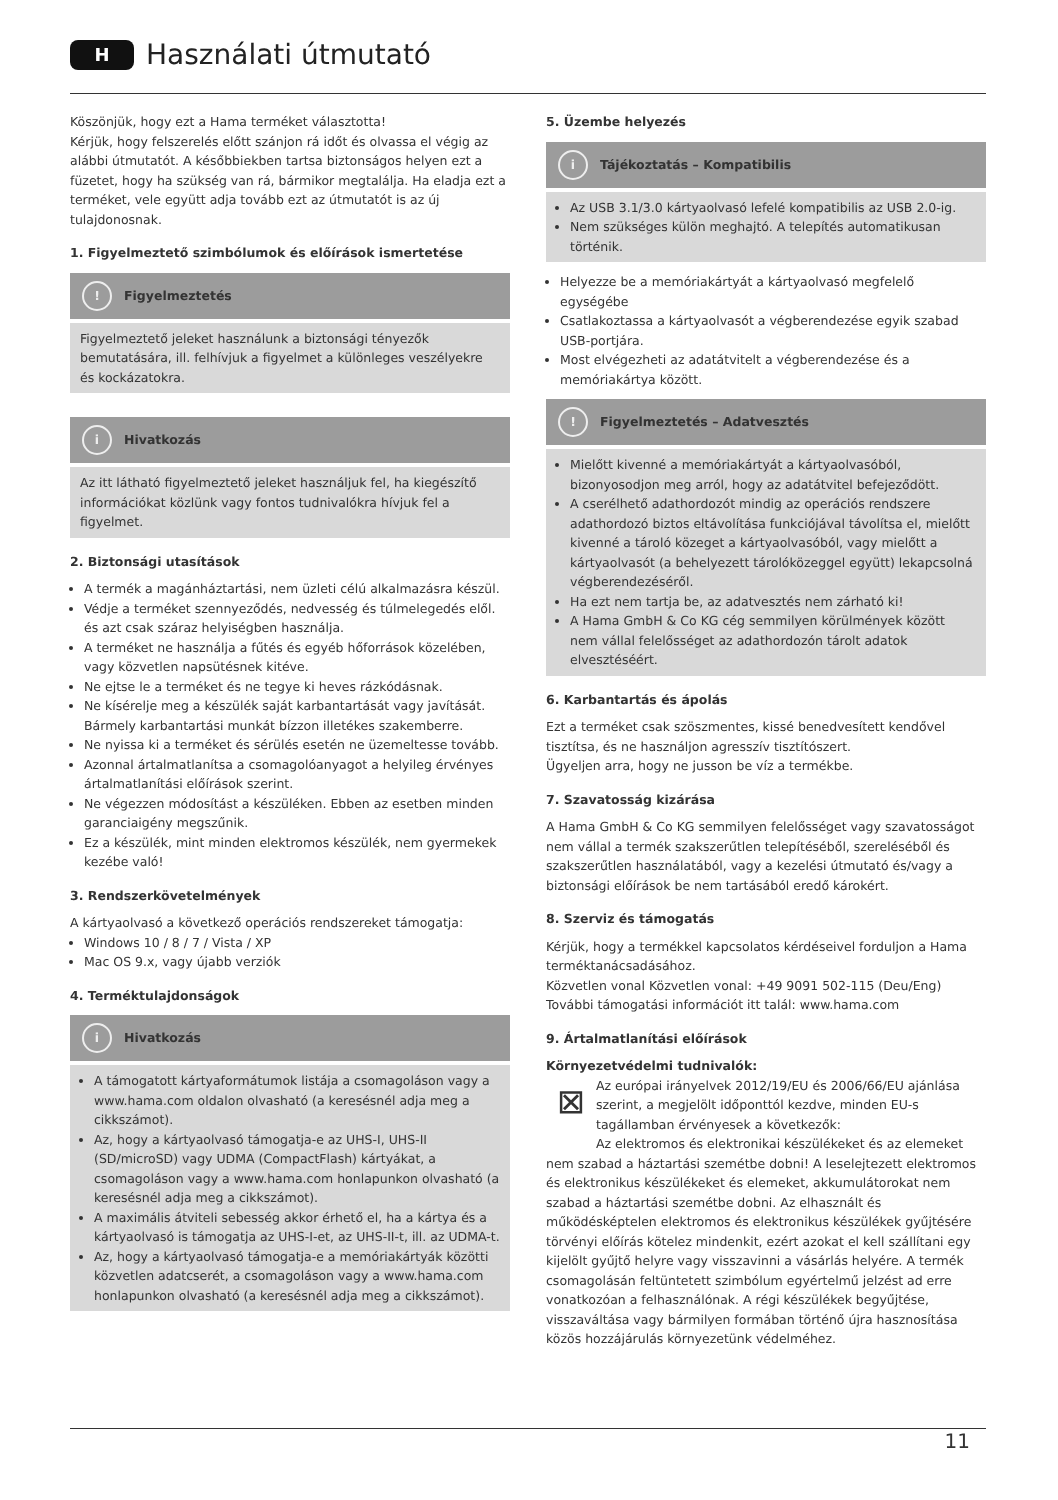H
Használati útmutató
Köszönjük, hogy ezt a Hama terméket választotta!
Kérjük, hogy felszerelés előtt szánjon rá időt és olvassa el végig az alábbi útmutatót. A későbbiekben tartsa biztonságos helyen ezt a füzetet, hogy ha szükség van rá, bármikor megtalálja. Ha eladja ezt a terméket, vele együtt adja tovább ezt az útmutatót is az új tulajdonosnak.
1. Figyelmeztető szimbólumok és előírások ismertetése
! Figyelmeztetés
Figyelmeztető jeleket használunk a biztonsági tényezők bemutatására, ill. felhívjuk a figyelmet a különleges veszélyekre és kockázatokra.
i Hivatkozás
Az itt látható figyelmeztető jeleket használjuk fel, ha kiegészítő információkat közlünk vagy fontos tudnivalókra hívjuk fel a figyelmet.
2. Biztonsági utasítások
A termék a magánháztartási, nem üzleti célú alkalmazásra készül.
Védje a terméket szennyeződés, nedvesség és túlmelegedés elől. és azt csak száraz helyiségben használja.
A terméket ne használja a fűtés és egyéb hőforrások közelében, vagy közvetlen napsütésnek kitéve.
Ne ejtse le a terméket és ne tegye ki heves rázkódásnak.
Ne kísérelje meg a készülék saját karbantartását vagy javítását. Bármely karbantartási munkát bízzon illetékes szakemberre.
Ne nyissa ki a terméket és sérülés esetén ne üzemeltesse tovább.
Azonnal ártalmatlanítsa a csomagolóanyagot a helyileg érvényes ártalmatlanítási előírások szerint.
Ne végezzen módosítást a készüléken. Ebben az esetben minden garanciaigény megszűnik.
Ez a készülék, mint minden elektromos készülék, nem gyermekek kezébe való!
3. Rendszerkövetelmények
A kártyaolvasó a következő operációs rendszereket támogatja:
Windows 10 / 8 / 7 / Vista / XP
Mac OS 9.x, vagy újabb verziók
4. Terméktulajdonságok
i Hivatkozás
A támogatott kártyaformátumok listája a csomagoláson vagy a www.hama.com oldalon olvasható (a keresésnél adja meg a cikkszámot).
Az, hogy a kártyaolvasó támogatja-e az UHS-I, UHS-II (SD/microSD) vagy UDMA (CompactFlash) kártyákat, a csomagoláson vagy a www.hama.com honlapunkon olvasható (a keresésnél adja meg a cikkszámot).
A maximális átviteli sebesség akkor érhető el, ha a kártya és a kártyaolvasó is támogatja az UHS-I-et, az UHS-II-t, ill. az UDMA-t.
Az, hogy a kártyaolvasó támogatja-e a memóriakártyák közötti közvetlen adatcserét, a csomagoláson vagy a www.hama.com honlapunkon olvasható (a keresésnél adja meg a cikkszámot).
5. Üzembe helyezés
i Tájékoztatás – Kompatibilis
Az USB 3.1/3.0 kártyaolvasó lefelé kompatibilis az USB 2.0-ig.
Nem szükséges külön meghajtó. A telepítés automatikusan történik.
Helyezze be a memóriakártyát a kártyaolvasó megfelelő egységébe
Csatlakoztassa a kártyaolvasót a végberendezése egyik szabad USB-portjára.
Most elvégezheti az adatátvitelt a végberendezése és a memóriakártya között.
! Figyelmeztetés – Adatvesztés
Mielőtt kivenné a memóriakártyát a kártyaolvasóból, bizonyosodjon meg arról, hogy az adatátvitel befejeződött.
A cserélhető adathordozót mindig az operációs rendszere adathordozó biztos eltávolítása funkciójával távolítsa el, mielőtt kivenné a tároló közeget a kártyaolvasóból, vagy mielőtt a kártyaolvasót (a behelyezett tárolóközeggel együtt) lekapcsolná végberendezéséről.
Ha ezt nem tartja be, az adatvesztés nem zárható ki!
A Hama GmbH & Co KG cég semmilyen körülmények között nem vállal felelősséget az adathordozón tárolt adatok elvesztéséért.
6. Karbantartás és ápolás
Ezt a terméket csak szöszmentes, kissé benedvesített kendővel tisztítsa, és ne használjon agresszív tisztítószert.
Ügyeljen arra, hogy ne jusson be víz a termékbe.
7. Szavatosság kizárása
A Hama GmbH & Co KG semmilyen felelősséget vagy szavatosságot nem vállal a termék szakszerűtlen telepítéséből, szereléséből és szakszerűtlen használatából, vagy a kezelési útmutató és/vagy a biztonsági előírások be nem tartásából eredő károkért.
8. Szerviz és támogatás
Kérjük, hogy a termékkel kapcsolatos kérdéseivel forduljon a Hama terméktanácsadásához.
Közvetlen vonal Közvetlen vonal: +49 9091 502-115 (Deu/Eng)
További támogatási információt itt talál: www.hama.com
9. Ártalmatlanítási előírások
Környezetvédelmi tudnivalók:
⊠ Az európai irányelvek 2012/19/EU és 2006/66/EU ajánlása szerint, a megjelölt időponttól kezdve, minden EU-s tagállamban érvényesek a következők:
Az elektromos és elektronikai készülékeket és az elemeket nem szabad a háztartási szemétbe dobni! A leselejtezett elektromos és elektronikus készülékeket és elemeket, akkumulátorokat nem szabad a háztartási szemétbe dobni. Az elhasznált és működésképtelen elektromos és elektronikus készülékek gyűjtésére törvényi előírás kötelez mindenkit, ezért azokat el kell szállítani egy kijelölt gyűjtő helyre vagy visszavinni a vásárlás helyére. A termék csomagolásán feltüntetett szimbólum egyértelmű jelzést ad erre vonatkozóan a felhasználónak. A régi készülékek begyűjtése, visszaváltása vagy bármilyen formában történő újra hasznosítása közös hozzájárulás környezetünk védelméhez.
11